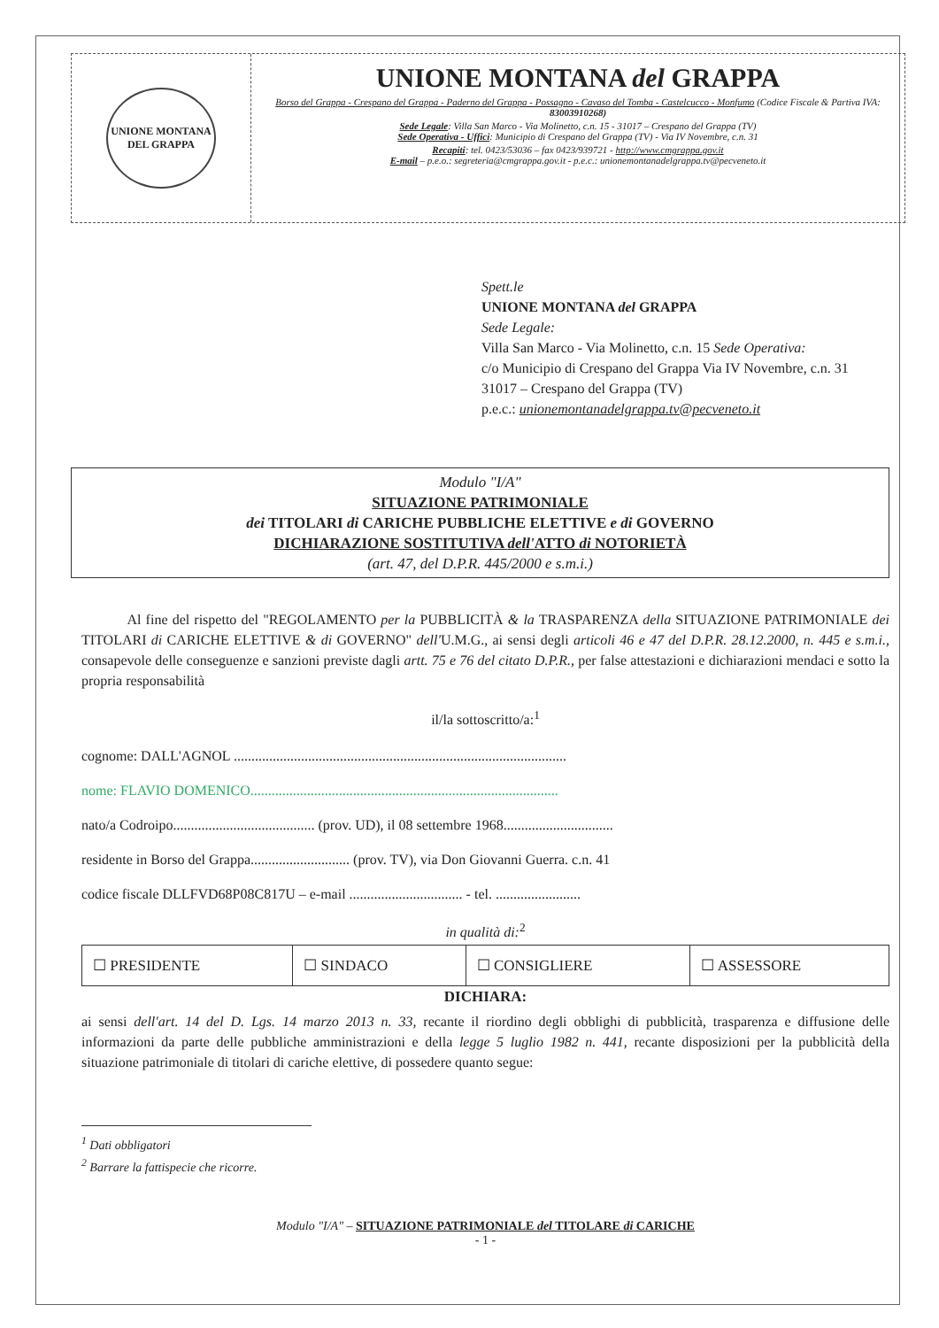UNIONE MONTANA
DEL GRAPPA
UNIONE MONTANA del GRAPPA
Borso del Grappa - Crespano del Grappa - Paderno del Grappa - Possagno - Cavaso del Tomba - Castelcucco - Monfumo (Codice Fiscale & Partiva IVA: 83003910268)
Sede Legale: Villa San Marco - Via Molinetto, c.n. 15 - 31017 – Crespano del Grappa (TV)
Sede Operativa - Uffici: Municipio di Crespano del Grappa (TV) - Via IV Novembre, c.n. 31
Recapiti: tel. 0423/53036 – fax 0423/939721 - http://www.cmgrappa.gov.it
E-mail – p.e.o.: segreteria@cmgrappa.gov.it - p.e.c.: unionemontanadelgrappa.tv@pecveneto.it
Spett.le
UNIONE MONTANA del GRAPPA
Sede Legale:
Villa San Marco - Via Molinetto, c.n. 15 Sede Operativa:
c/o Municipio di Crespano del Grappa Via IV Novembre, c.n. 31
31017 – Crespano del Grappa (TV)
p.e.c.: unionemontanadelgrappa.tv@pecveneto.it
Modulo "I/A"
SITUAZIONE PATRIMONIALE
dei TITOLARI di CARICHE PUBBLICHE ELETTIVE e di GOVERNO
DICHIARAZIONE SOSTITUTIVA dell'ATTO di NOTORIETÀ
(art. 47, del D.P.R. 445/2000 e s.m.i.)
Al fine del rispetto del "REGOLAMENTO per la PUBBLICITÀ & la TRASPARENZA della SITUAZIONE PATRIMONIALE dei TITOLARI di CARICHE ELETTIVE & di GOVERNO" dell'U.M.G., ai sensi degli articoli 46 e 47 del D.P.R. 28.12.2000, n. 445 e s.m.i., consapevole delle conseguenze e sanzioni previste dagli artt. 75 e 76 del citato D.P.R., per false attestazioni e dichiarazioni mendaci e sotto la propria responsabilità
il/la sottoscritto/a:<sup>1</sup>
cognome: DALL'AGNOL ..............................................................................................
nome: FLAVIO DOMENICO.......................................................................................
nato/a Codroipo........................................ (prov. UD), il 08 settembre 1968...............................
residente in Borso del Grappa............................ (prov. TV), via Don Giovanni Guerra. c.n. 41
codice fiscale DLLFVD68P08C817U – e-mail ................................ - tel. ........................
in qualità di:<sup>2</sup>
| ☐ PRESIDENTE | ☐ SINDACO | ☐ CONSIGLIERE | ☐ ASSESSORE |
DICHIARA:
ai sensi dell'art. 14 del D. Lgs. 14 marzo 2013 n. 33, recante il riordino degli obblighi di pubblicità, trasparenza e diffusione delle informazioni da parte delle pubbliche amministrazioni e della legge 5 luglio 1982 n. 441, recante disposizioni per la pubblicità della situazione patrimoniale di titolari di cariche elettive, di possedere quanto segue:
<sup>1</sup> Dati obbligatori
<sup>2</sup> Barrare la fattispecie che ricorre.
Modulo "I/A" – SITUAZIONE PATRIMONIALE del TITOLARE di CARICHE
- 1 -